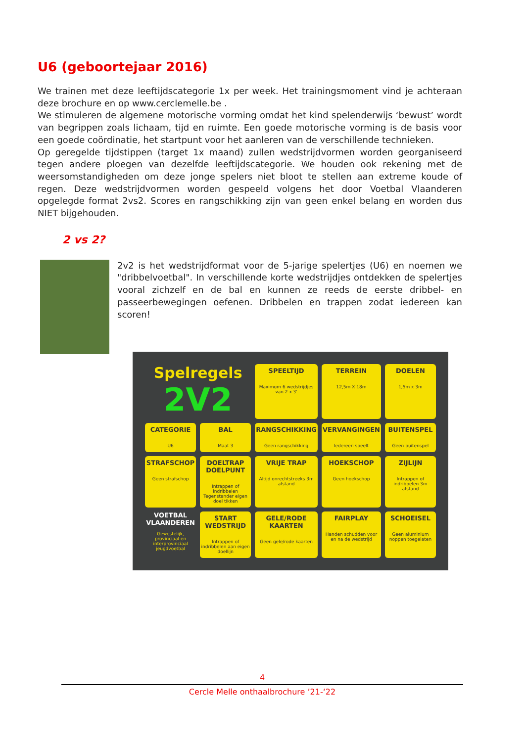U6 (geboortejaar 2016)
We trainen met deze leeftijdscategorie 1x per week. Het trainingsmoment vind je achteraan deze brochure en op www.cerclemelle.be .
We stimuleren de algemene motorische vorming omdat het kind spelenderwijs ‘bewust’ wordt van begrippen zoals lichaam, tijd en ruimte. Een goede motorische vorming is de basis voor een goede coördinatie, het startpunt voor het aanleren van de verschillende technieken.
Op geregelde tijdstippen (target 1x maand) zullen wedstrijdvormen worden georganiseerd tegen andere ploegen van dezelfde leeftijdscategorie. We houden ook rekening met de weersomstandigheden om deze jonge spelers niet bloot te stellen aan extreme koude of regen. Deze wedstrijdvormen worden gespeeld volgens het door Voetbal Vlaanderen opgelegde format 2vs2. Scores en rangschikking zijn van geen enkel belang en worden dus NIET bijgehouden.
2 vs 2?
2v2 is het wedstrijdformat voor de 5-jarige spelertjes (U6) en noemen we "dribbelvoetbal". In verschillende korte wedstrijdjes ontdekken de spelertjes vooral zichzelf en de bal en kunnen ze reeds de eerste dribbel- en passeerbewegingen oefenen. Dribbelen en trappen zodat iedereen kan scoren!
Spelregels
2V2
SPEELTIJD
Maximum 6 wedstrijdjes van 2 x 3'
TERREIN
12,5m X 18m
DOELEN
1,5m x 3m
CATEGORIE
U6
BAL
Maat 3
RANGSCHIKKING
Geen rangschikking
VERVANGINGEN
Iedereen speelt
BUITENSPEL
Geen buitenspel
STRAFSCHOP
Geen strafschop
DOELTRAP DOELPUNT
Intrappen of indribbelen Tegenstander eigen doel tikken
VRIJE TRAP
Altijd onrechtstreeks 3m afstand
HOEKSCHOP
Geen hoekschop
ZIJLIJN
Intrappen of indribbelen 3m afstand
VOETBAL VLAANDEREN
Gewestelijk, provinciaal en interprovinciaal jeugdvoetbal
START WEDSTRIJD
Intrappen of indribbelen aan eigen doellijn
GELE/RODE KAARTEN
Geen gele/rode kaarten
FAIRPLAY
Handen schudden voor en na de wedstrijd
SCHOEISEL
Geen aluminium noppen toegelaten
4
Cercle Melle onthaalbrochure ’21-‘22